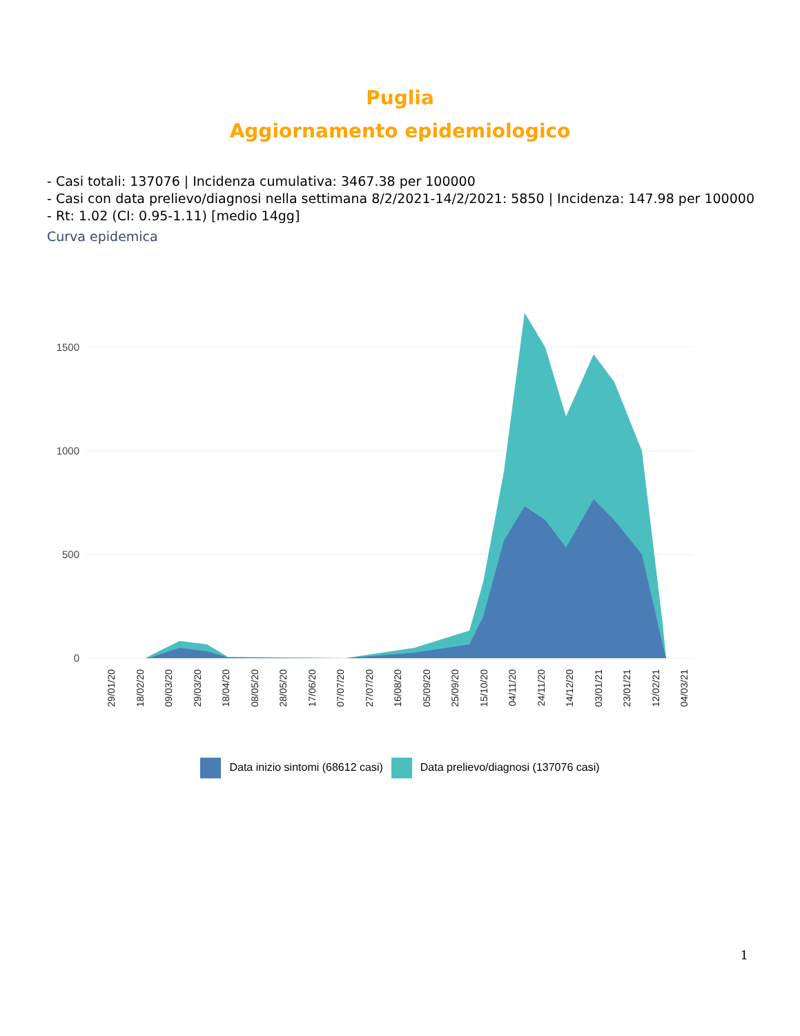Puglia
Aggiornamento epidemiologico
- Casi totali: 137076 | Incidenza cumulativa: 3467.38 per 100000
- Casi con data prelievo/diagnosi nella settimana 8/2/2021-14/2/2021: 5850 | Incidenza: 147.98 per 100000
- Rt: 1.02 (CI: 0.95-1.11) [medio 14gg]
Curva epidemica
0
500
1000
1500
29/01/20
18/02/20
09/03/20
29/03/20
18/04/20
08/05/20
28/05/20
17/06/20
07/07/20
27/07/20
16/08/20
05/09/20
25/09/20
15/10/20
04/11/20
24/11/20
14/12/20
03/01/21
23/01/21
12/02/21
04/03/21
Data inizio sintomi (68612 casi) Data prelievo/diagnosi (137076 casi)
1